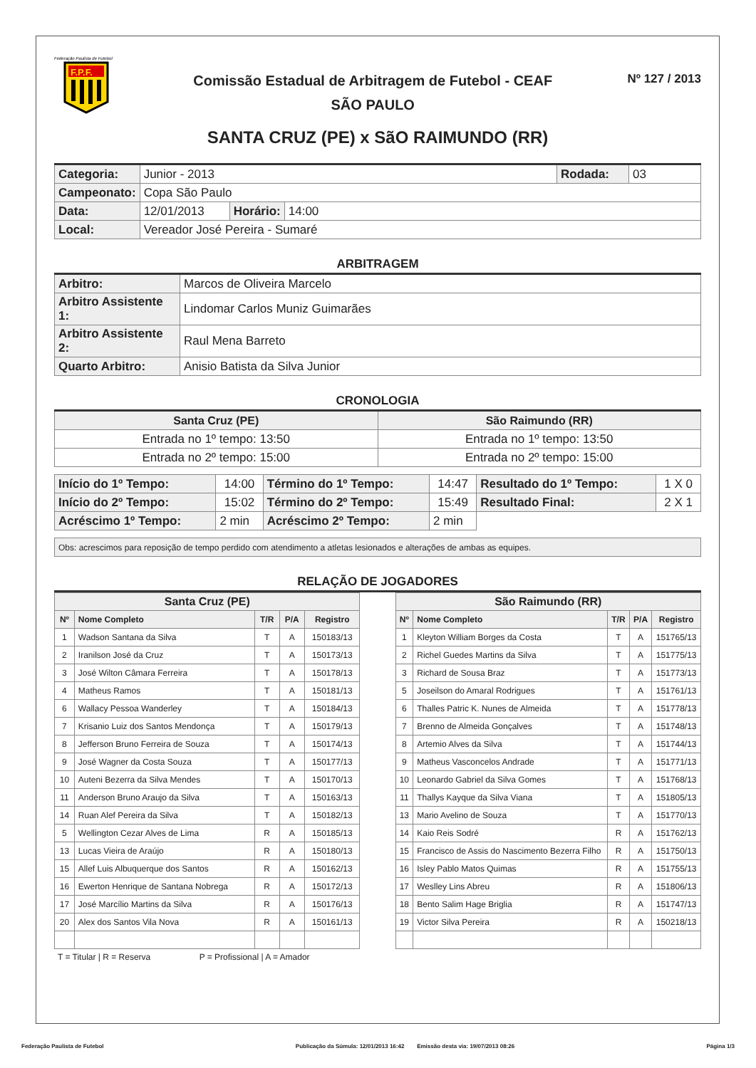Federação Paulista de Futebol
F.P.F.
Comissão Estadual de Arbitragem de Futebol - CEAF
SÃO PAULO
Nº 127 / 2013
SANTA CRUZ (PE) x SãO RAIMUNDO (RR)
| Categoria: | Junior - 2013 | | | Rodada: | 03 |
| Campeonato: | Copa São Paulo | | | | |
| Data: | 12/01/2013 | Horário: | 14:00 | | |
| Local: | Vereador José Pereira - Sumaré | | | | |
ARBITRAGEM
| Arbitro: | Marcos de Oliveira Marcelo |
| Arbitro Assistente 1: | Lindomar Carlos Muniz Guimarães |
| Arbitro Assistente 2: | Raul Mena Barreto |
| Quarto Arbitro: | Anisio Batista da Silva Junior |
CRONOLOGIA
| Santa Cruz (PE) | São Raimundo (RR) |
| Entrada no 1º tempo: 13:50 | Entrada no 1º tempo: 13:50 |
| Entrada no 2º tempo: 15:00 | Entrada no 2º tempo: 15:00 |
| Início do 1º Tempo: | 14:00 | Término do 1º Tempo: | 14:47 | Resultado do 1º Tempo: | 1 X 0 |
| Início do 2º Tempo: | 15:02 | Término do 2º Tempo: | 15:49 | Resultado Final: | 2 X 1 |
| Acréscimo 1º Tempo: | 2 min | Acréscimo 2º Tempo: | 2 min | | |
| Obs: acrescimos para reposição de tempo perdido com atendimento a atletas lesionados e alterações de ambas as equipes. |
RELAÇÃO DE JOGADORES
| Santa Cruz (PE) | | | | |
| --- | --- | --- | --- | --- |
| Nº | Nome Completo | T/R | P/A | Registro |
| 1 | Wadson Santana da Silva | T | A | 150183/13 |
| 2 | Iranilson José da Cruz | T | A | 150173/13 |
| 3 | José Wilton Câmara Ferreira | T | A | 150178/13 |
| 4 | Matheus Ramos | T | A | 150181/13 |
| 6 | Wallacy Pessoa Wanderley | T | A | 150184/13 |
| 7 | Krisanio Luiz dos Santos Mendonça | T | A | 150179/13 |
| 8 | Jefferson Bruno Ferreira de Souza | T | A | 150174/13 |
| 9 | José Wagner da Costa Souza | T | A | 150177/13 |
| 10 | Auteni Bezerra da Silva Mendes | T | A | 150170/13 |
| 11 | Anderson Bruno Araujo da Silva | T | A | 150163/13 |
| 14 | Ruan Alef Pereira da Silva | T | A | 150182/13 |
| 5 | Wellington Cezar Alves de Lima | R | A | 150185/13 |
| 13 | Lucas Vieira de Araújo | R | A | 150180/13 |
| 15 | Allef Luis Albuquerque dos Santos | R | A | 150162/13 |
| 16 | Ewerton Henrique de Santana Nobrega | R | A | 150172/13 |
| 17 | José Marcílio Martins da Silva | R | A | 150176/13 |
| 20 | Alex dos Santos Vila Nova | R | A | 150161/13 |
| São Raimundo (RR) | | | | |
| --- | --- | --- | --- | --- |
| Nº | Nome Completo | T/R | P/A | Registro |
| 1 | Kleyton William Borges da Costa | T | A | 151765/13 |
| 2 | Richel Guedes Martins da Silva | T | A | 151775/13 |
| 3 | Richard de Sousa Braz | T | A | 151773/13 |
| 5 | Joseilson do Amaral Rodrigues | T | A | 151761/13 |
| 6 | Thalles Patric K. Nunes de Almeida | T | A | 151778/13 |
| 7 | Brenno de Almeida Gonçalves | T | A | 151748/13 |
| 8 | Artemio Alves da Silva | T | A | 151744/13 |
| 9 | Matheus Vasconcelos Andrade | T | A | 151771/13 |
| 10 | Leonardo Gabriel da Silva Gomes | T | A | 151768/13 |
| 11 | Thallys Kayque da Silva Viana | T | A | 151805/13 |
| 13 | Mario Avelino de Souza | T | A | 151770/13 |
| 14 | Kaio Reis Sodré | R | A | 151762/13 |
| 15 | Francisco de Assis do Nascimento Bezerra Filho | R | A | 151750/13 |
| 16 | Isley Pablo Matos Quimas | R | A | 151755/13 |
| 17 | Weslley Lins Abreu | R | A | 151806/13 |
| 18 | Bento Salim Hage Briglia | R | A | 151747/13 |
| 19 | Victor Silva Pereira | R | A | 150218/13 |
T = Titular | R = Reserva P = Profissional | A = Amador
Federação Paulista de Futebol Publicação da Súmula: 12/01/2013 16:42 Emissão desta via: 19/07/2013 08:26 Página 1/3